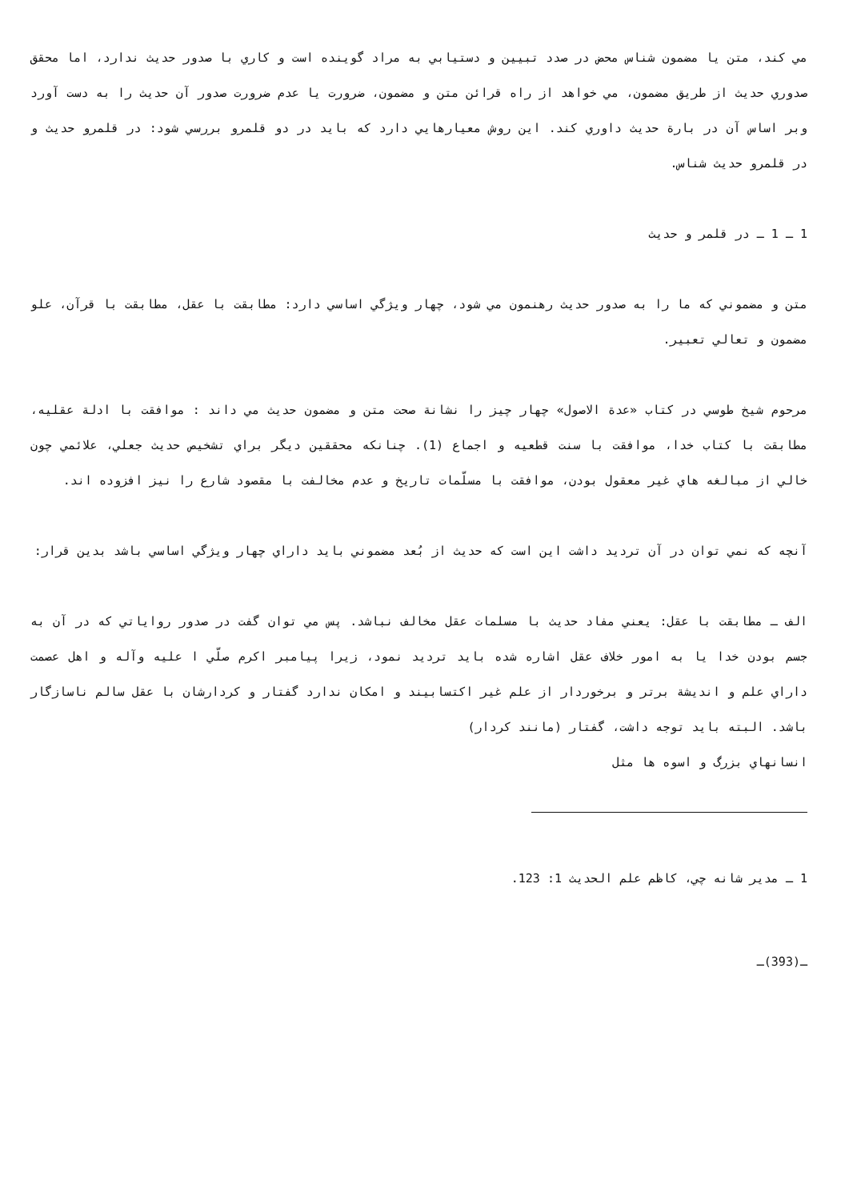مي كند، متن يا مضمون شناس محض در صدد تبيين و دستيابي به مراد گوينده است و كاري با صدور حديث ندارد، اما محقق صدوري حديث از طريق مضمون، مي خواهد از راه قرائن متن و مضمون، ضرورت يا عدم ضرورت صدور آن حديث را به دست آورد وبر اساس آن در بارة حديث داوري كند. اين روش معيارهايي دارد كه بايد در دو قلمرو بررسي شود: در قلمرو حديث و در قلمرو حديث شناس.
1 ـ 1 ـ در قلمر و حديث
متن و مضموني كه ما را به صدور حديث رهنمون مي شود، چهار ويژگي اساسي دارد: مطابقت با عقل، مطابقت با قرآن، علو مضمون و تعالي تعبير.
مرحوم شيخ طوسي در كتاب «عدة الاصول» چهار چيز را نشانة صحت متن و مضمون حديث مي داند : موافقت با ادلة عقليه، مطابقت با كتاب خدا، موافقت با سنت قطعيه و اجماع (1). چنانكه محققين ديگر براي تشخيص حديث جعلي، علائمي چون خالي از مبالغه هاي غير معقول بودن، موافقت با مسلّمات تاريخ و عدم مخالفت با مقصود شارع را نيز افزوده اند.
آنچه كه نمي توان در آن ترديد داشت اين است كه حديث از بُعد مضموني بايد داراي چهار ويژگي اساسي باشد بدين قرار:
الف ـ مطابقت با عقل: يعني مفاد حديث با مسلمات عقل مخالف نباشد. پس مي توان گفت در صدور رواياتي كه در آن به جسم بودن خدا يا به امور خلاف عقل اشاره شده بايد ترديد نمود، زيرا پيامبر اكرم صلّي ا عليه وآله و اهل عصمت داراي علم و انديشة برتر و برخوردار از علم غير اكتسابيند و امكان ندارد گفتار و كردارشان با عقل سالم ناسازگار باشد. البته بايد توجه داشت، گفتار (مانند كردار)
انسانهاي بزرگ و اسوه ها مثل
1 ـ مدير شانه چي، كاظم علم الحديث 1: 123.
ـ(393)ـ